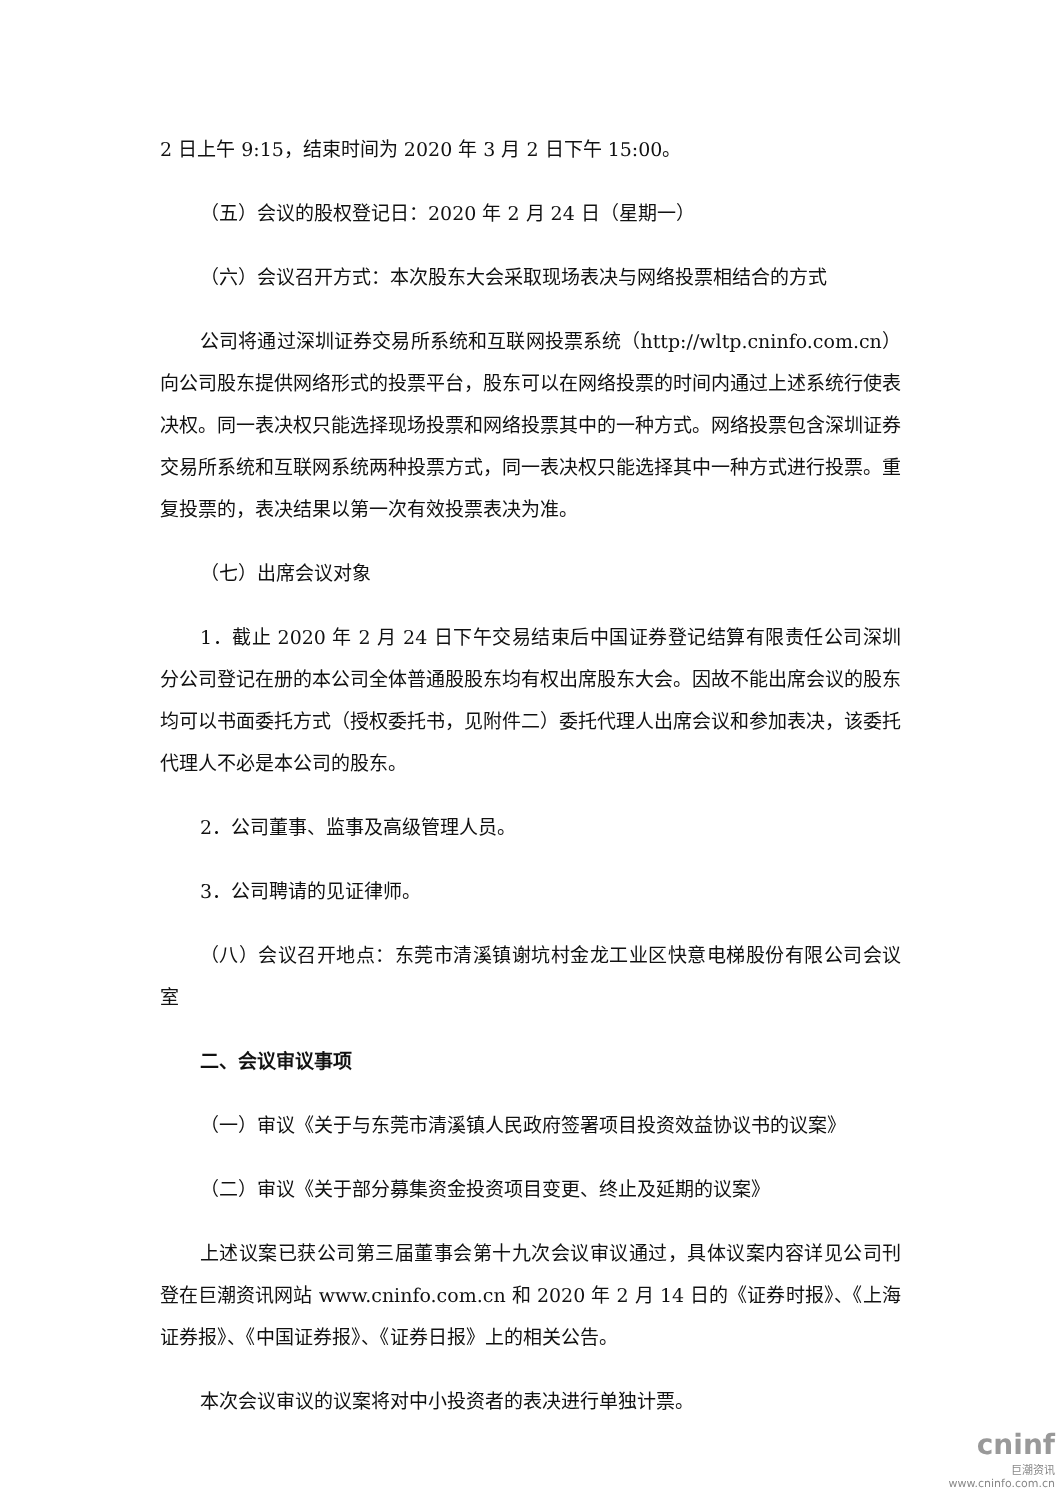2 日上午 9:15，结束时间为 2020 年 3 月 2 日下午 15:00。
（五）会议的股权登记日：2020 年 2 月 24 日（星期一）
（六）会议召开方式：本次股东大会采取现场表决与网络投票相结合的方式
公司将通过深圳证券交易所系统和互联网投票系统（http://wltp.cninfo.com.cn）向公司股东提供网络形式的投票平台，股东可以在网络投票的时间内通过上述系统行使表决权。同一表决权只能选择现场投票和网络投票其中的一种方式。网络投票包含深圳证券交易所系统和互联网系统两种投票方式，同一表决权只能选择其中一种方式进行投票。重复投票的，表决结果以第一次有效投票表决为准。
（七）出席会议对象
1．截止 2020 年 2 月 24 日下午交易结束后中国证券登记结算有限责任公司深圳分公司登记在册的本公司全体普通股股东均有权出席股东大会。因故不能出席会议的股东均可以书面委托方式（授权委托书，见附件二）委托代理人出席会议和参加表决，该委托代理人不必是本公司的股东。
2．公司董事、监事及高级管理人员。
3．公司聘请的见证律师。
（八）会议召开地点：东莞市清溪镇谢坑村金龙工业区快意电梯股份有限公司会议室
二、会议审议事项
（一）审议《关于与东莞市清溪镇人民政府签署项目投资效益协议书的议案》
（二）审议《关于部分募集资金投资项目变更、终止及延期的议案》
上述议案已获公司第三届董事会第十九次会议审议通过，具体议案内容详见公司刊登在巨潮资讯网站 www.cninfo.com.cn 和 2020 年 2 月 14 日的《证券时报》、《上海证券报》、《中国证券报》、《证券日报》上的相关公告。
本次会议审议的议案将对中小投资者的表决进行单独计票。
cninf
巨潮资讯
www.cninfo.com.cn